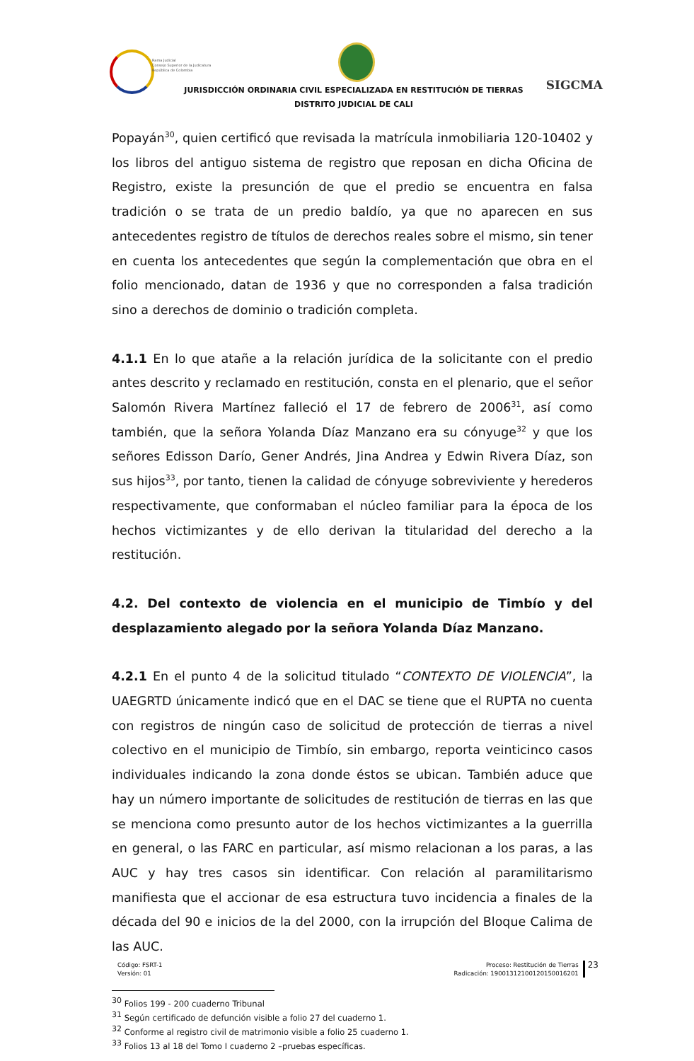Rama Judicial
Consejo Superior de la Judicatura
República de Colombia
JURISDICCIÓN ORDINARIA CIVIL ESPECIALIZADA EN RESTITUCIÓN DE TIERRAS
DISTRITO JUDICIAL DE CALI
SIGCMA
Popayán<sup>30</sup>, quien certificó que revisada la matrícula inmobiliaria 120-10402 y los libros del antiguo sistema de registro que reposan en dicha Oficina de Registro, existe la presunción de que el predio se encuentra en falsa tradición o se trata de un predio baldío, ya que no aparecen en sus antecedentes registro de títulos de derechos reales sobre el mismo, sin tener en cuenta los antecedentes que según la complementación que obra en el folio mencionado, datan de 1936 y que no corresponden a falsa tradición sino a derechos de dominio o tradición completa.
4.1.1 En lo que atañe a la relación jurídica de la solicitante con el predio antes descrito y reclamado en restitución, consta en el plenario, que el señor Salomón Rivera Martínez falleció el 17 de febrero de 2006<sup>31</sup>, así como también, que la señora Yolanda Díaz Manzano era su cónyuge<sup>32</sup> y que los señores Edisson Darío, Gener Andrés, Jina Andrea y Edwin Rivera Díaz, son sus hijos<sup>33</sup>, por tanto, tienen la calidad de cónyuge sobreviviente y herederos respectivamente, que conformaban el núcleo familiar para la época de los hechos victimizantes y de ello derivan la titularidad del derecho a la restitución.
4.2. Del contexto de violencia en el municipio de Timbío y del desplazamiento alegado por la señora Yolanda Díaz Manzano.
4.2.1 En el punto 4 de la solicitud titulado “CONTEXTO DE VIOLENCIA”, la UAEGRTD únicamente indicó que en el DAC se tiene que el RUPTA no cuenta con registros de ningún caso de solicitud de protección de tierras a nivel colectivo en el municipio de Timbío, sin embargo, reporta veinticinco casos individuales indicando la zona donde éstos se ubican. También aduce que hay un número importante de solicitudes de restitución de tierras en las que se menciona como presunto autor de los hechos victimizantes a la guerrilla en general, o las FARC en particular, así mismo relacionan a los paras, a las AUC y hay tres casos sin identificar. Con relación al paramilitarismo manifiesta que el accionar de esa estructura tuvo incidencia a finales de la década del 90 e inicios de la del 2000, con la irrupción del Bloque Calima de las AUC.
<sup>30</sup> Folios 199 - 200 cuaderno Tribunal
<sup>31</sup> Según certificado de defunción visible a folio 27 del cuaderno 1.
<sup>32</sup> Conforme al registro civil de matrimonio visible a folio 25 cuaderno 1.
<sup>33</sup> Folios 13 al 18 del Tomo I cuaderno 2 –pruebas específicas.
Código: FSRT-1
Versión: 01
Proceso: Restitución de Tierras
Radicación: 19001312100120150016201
23